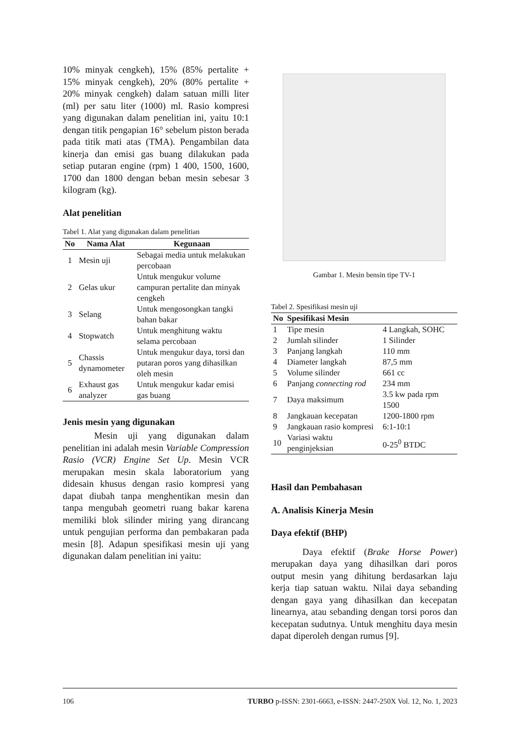10% minyak cengkeh), 15% (85% pertalite + 15% minyak cengkeh), 20% (80% pertalite + 20% minyak cengkeh) dalam satuan milli liter (ml) per satu liter (1000) ml. Rasio kompresi yang digunakan dalam penelitian ini, yaitu 10:1 dengan titik pengapian 16° sebelum piston berada pada titik mati atas (TMA). Pengambilan data kinerja dan emisi gas buang dilakukan pada setiap putaran engine (rpm) 1 400, 1500, 1600, 1700 dan 1800 dengan beban mesin sebesar 3 kilogram (kg).
Alat penelitian
Tabel 1. Alat yang digunakan dalam penelitian
| No | Nama Alat | Kegunaan |
| --- | --- | --- |
| 1 | Mesin uji | Sebagai media untuk melakukan percobaan |
| 2 | Gelas ukur | Untuk mengukur volume campuran pertalite dan minyak cengkeh |
| 3 | Selang | Untuk mengosongkan tangki bahan bakar |
| 4 | Stopwatch | Untuk menghitung waktu selama percobaan |
| 5 | Chassis dynamometer | Untuk mengukur daya, torsi dan putaran poros yang dihasilkan oleh mesin |
| 6 | Exhaust gas analyzer | Untuk mengukur kadar emisi gas buang |
Jenis mesin yang digunakan
Mesin uji yang digunakan dalam penelitian ini adalah mesin Variable Compression Rasio (VCR) Engine Set Up. Mesin VCR merupakan mesin skala laboratorium yang didesain khusus dengan rasio kompresi yang dapat diubah tanpa menghentikan mesin dan tanpa mengubah geometri ruang bakar karena memiliki blok silinder miring yang dirancang untuk pengujian performa dan pembakaran pada mesin [8]. Adapun spesifikasi mesin uji yang digunakan dalam penelitian ini yaitu:
Gambar 1. Mesin bensin tipe TV-1
Tabel 2. Spesifikasi mesin uji
| No | Spesifikasi Mesin | |
| --- | --- | --- |
| 1 | Tipe mesin | 4 Langkah, SOHC |
| 2 | Jumlah silinder | 1 Silinder |
| 3 | Panjang langkah | 110 mm |
| 4 | Diameter langkah | 87,5 mm |
| 5 | Volume silinder | 661 cc |
| 6 | Panjang connecting rod | 234 mm |
| 7 | Daya maksimum | 3.5 kw pada rpm 1500 |
| 8 | Jangkauan kecepatan | 1200-1800 rpm |
| 9 | Jangkauan rasio kompresi | 6:1-10:1 |
| 10 | Variasi waktu penginjeksian | 0-25<sup>0</sup> BTDC |
Hasil dan Pembahasan
A. Analisis Kinerja Mesin
Daya efektif (BHP)
Daya efektif (Brake Horse Power) merupakan daya yang dihasilkan dari poros output mesin yang dihitung berdasarkan laju kerja tiap satuan waktu. Nilai daya sebanding dengan gaya yang dihasilkan dan kecepatan linearnya, atau sebanding dengan torsi poros dan kecepatan sudutnya. Untuk menghitu daya mesin dapat diperoleh dengan rumus [9].
106 TURBO p-ISSN: 2301-6663, e-ISSN: 2447-250X Vol. 12, No. 1, 2023